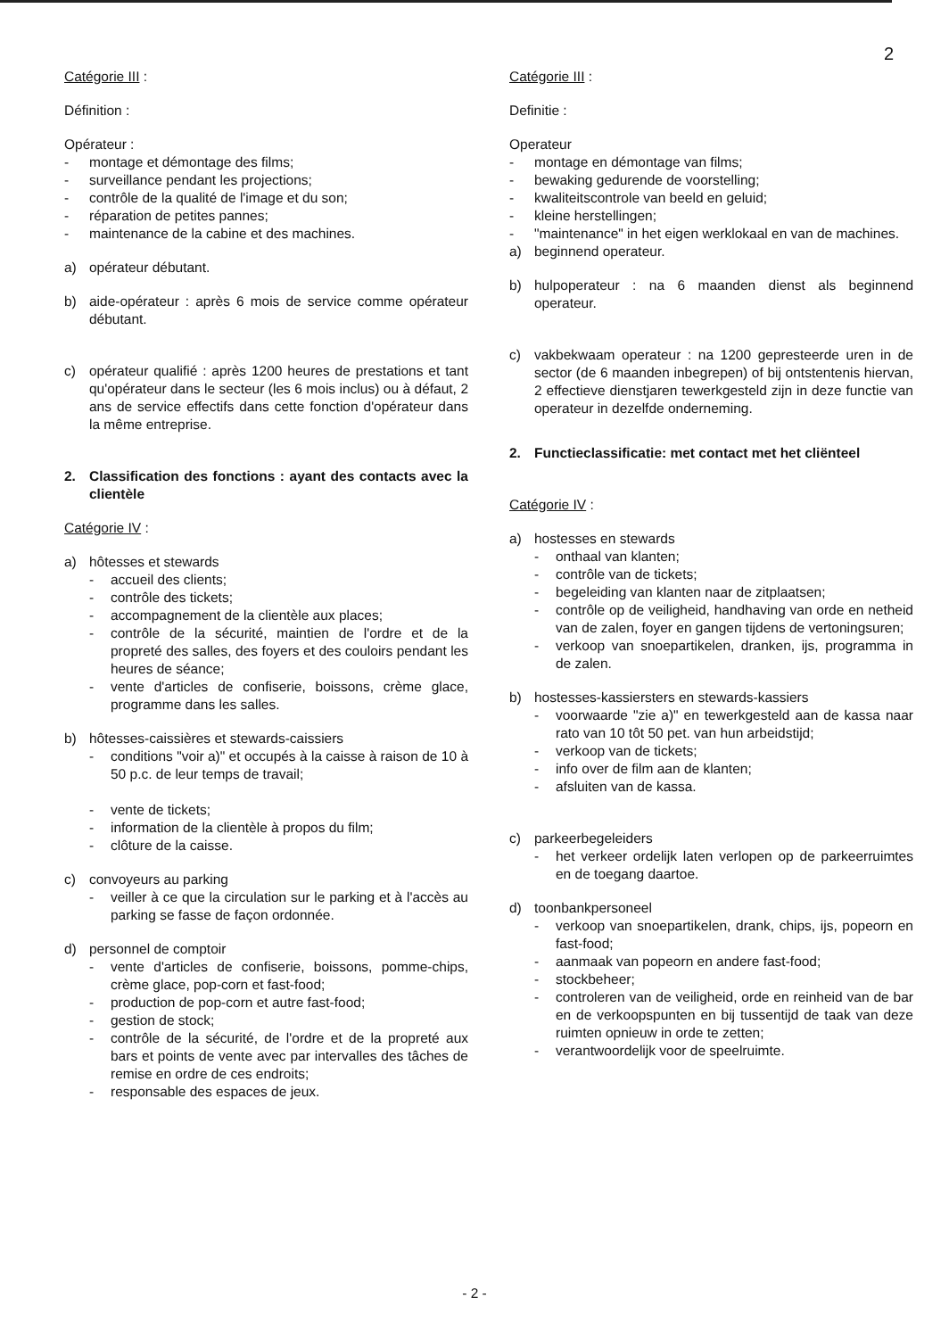2
Catégorie III :
Définition :
Opérateur :
- montage et démontage des films;
- surveillance pendant les projections;
- contrôle de la qualité de l'image et du son;
- réparation de petites pannes;
- maintenance de la cabine et des machines.
a) opérateur débutant.
b) aide-opérateur : après 6 mois de service comme opérateur débutant.
c) opérateur qualifié : après 1200 heures de prestations et tant qu'opérateur dans le secteur (les 6 mois inclus) ou à défaut, 2 ans de service effectifs dans cette fonction d'opérateur dans la même entreprise.
2. Classification des fonctions : ayant des contacts avec la clientèle
Catégorie IV :
a) hôtesses et stewards
- accueil des clients;
- contrôle des tickets;
- accompagnement de la clientèle aux places;
- contrôle de la sécurité, maintien de l'ordre et de la propreté des salles, des foyers et des couloirs pendant les heures de séance;
- vente d'articles de confiserie, boissons, crème glace, programme dans les salles.
b) hôtesses-caissières et stewards-caissiers
- conditions "voir a)" et occupés à la caisse à raison de 10 à 50 p.c. de leur temps de travail;
- vente de tickets;
- information de la clientèle à propos du film;
- clôture de la caisse.
c) convoyeurs au parking
- veiller à ce que la circulation sur le parking et à l'accès au parking se fasse de façon ordonnée.
d) personnel de comptoir
- vente d'articles de confiserie, boissons, pomme-chips, crème glace, pop-corn et fast-food;
- production de pop-corn et autre fast-food;
- gestion de stock;
- contrôle de la sécurité, de l'ordre et de la propreté aux bars et points de vente avec par intervalles des tâches de remise en ordre de ces endroits;
- responsable des espaces de jeux.
Catégorie III :
Definitie :
Operateur
- montage en démontage van films;
- bewaking gedurende de voorstelling;
- kwaliteitscontrole van beeld en geluid;
- kleine herstellingen;
- "maintenance" in het eigen werklokaal en van de machines.
a) beginnend operateur.
b) hulpoperateur : na 6 maanden dienst als beginnend operateur.
c) vakbekwaam operateur : na 1200 gepresteerde uren in de sector (de 6 maanden inbegrepen) of bij ontstentenis hiervan, 2 effectieve dienstjaren tewerkgesteld zijn in deze functie van operateur in dezelfde onderneming.
2. Functieclassificatie: met contact met het cliënteel
Catégorie IV :
a) hostesses en stewards
- onthaal van klanten;
- contrôle van de tickets;
- begeleiding van klanten naar de zitplaatsen;
- contrôle op de veiligheid, handhaving van orde en netheid van de zalen, foyer en gangen tijdens de vertoningsuren;
- verkoop van snoepartikelen, dranken, ijs, programma in de zalen.
b) hostesses-kassiersters en stewards-kassiers
- voorwaarde "zie a)" en tewerkgesteld aan de kassa naar rato van 10 tôt 50 pet. van hun arbeidstijd;
- verkoop van de tickets;
- info over de film aan de klanten;
- afsluiten van de kassa.
c) parkeerbegeleiders
- het verkeer ordelijk laten verlopen op de parkeerruimtes en de toegang daartoe.
d) toonbankpersoneel
- verkoop van snoepartikelen, drank, chips, ijs, popeorn en fast-food;
- aanmaak van popeorn en andere fast-food;
- stockbeheer;
- controleren van de veiligheid, orde en reinheid van de bar en de verkoopspunten en bij tussentijd de taak van deze ruimten opnieuw in orde te zetten;
- verantwoordelijk voor de speelruimte.
- 2 -